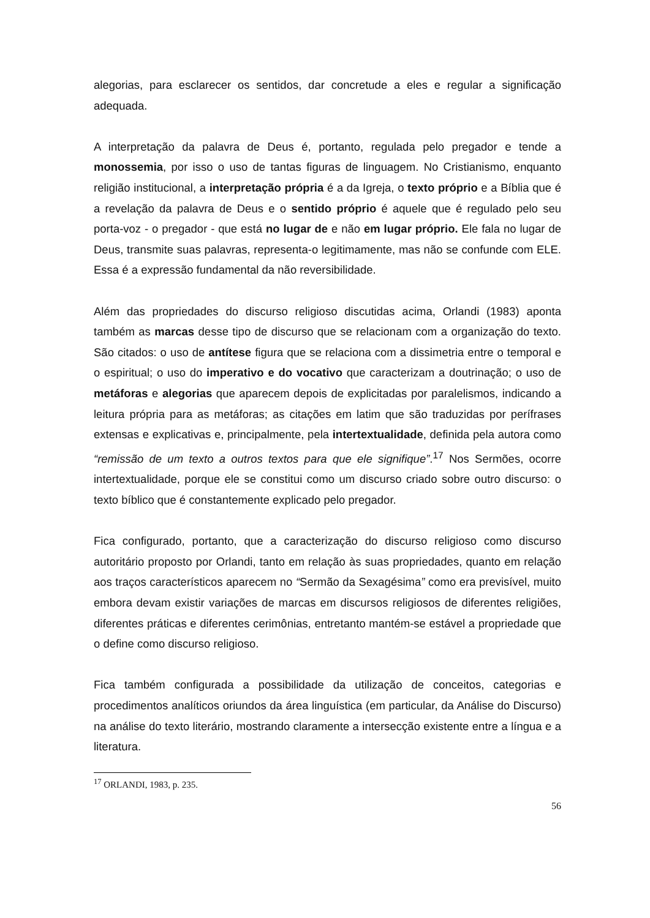alegorias, para esclarecer os sentidos, dar concretude a eles e regular a significação adequada.
A interpretação da palavra de Deus é, portanto, regulada pelo pregador e tende a monossemia, por isso o uso de tantas figuras de linguagem. No Cristianismo, enquanto religião institucional, a interpretação própria é a da Igreja, o texto próprio e a Bíblia que é a revelação da palavra de Deus e o sentido próprio é aquele que é regulado pelo seu porta-voz - o pregador - que está no lugar de e não em lugar próprio. Ele fala no lugar de Deus, transmite suas palavras, representa-o legitimamente, mas não se confunde com ELE. Essa é a expressão fundamental da não reversibilidade.
Além das propriedades do discurso religioso discutidas acima, Orlandi (1983) aponta também as marcas desse tipo de discurso que se relacionam com a organização do texto. São citados: o uso de antítese figura que se relaciona com a dissimetria entre o temporal e o espiritual; o uso do imperativo e do vocativo que caracterizam a doutrinação; o uso de metáforas e alegorias que aparecem depois de explicitadas por paralelismos, indicando a leitura própria para as metáforas; as citações em latim que são traduzidas por perífrases extensas e explicativas e, principalmente, pela intertextualidade, definida pela autora como “remissão de um texto a outros textos para que ele signifique”.<sup>17</sup> Nos Sermões, ocorre intertextualidade, porque ele se constitui como um discurso criado sobre outro discurso: o texto bíblico que é constantemente explicado pelo pregador.
Fica configurado, portanto, que a caracterização do discurso religioso como discurso autoritário proposto por Orlandi, tanto em relação às suas propriedades, quanto em relação aos traços característicos aparecem no “Sermão da Sexagésima” como era previsível, muito embora devam existir variações de marcas em discursos religiosos de diferentes religiões, diferentes práticas e diferentes cerimônias, entretanto mantém-se estável a propriedade que o define como discurso religioso.
Fica também configurada a possibilidade da utilização de conceitos, categorias e procedimentos analíticos oriundos da área linguística (em particular, da Análise do Discurso) na análise do texto literário, mostrando claramente a intersecção existente entre a língua e a literatura.
<sup>17</sup> ORLANDI, 1983, p. 235.
56